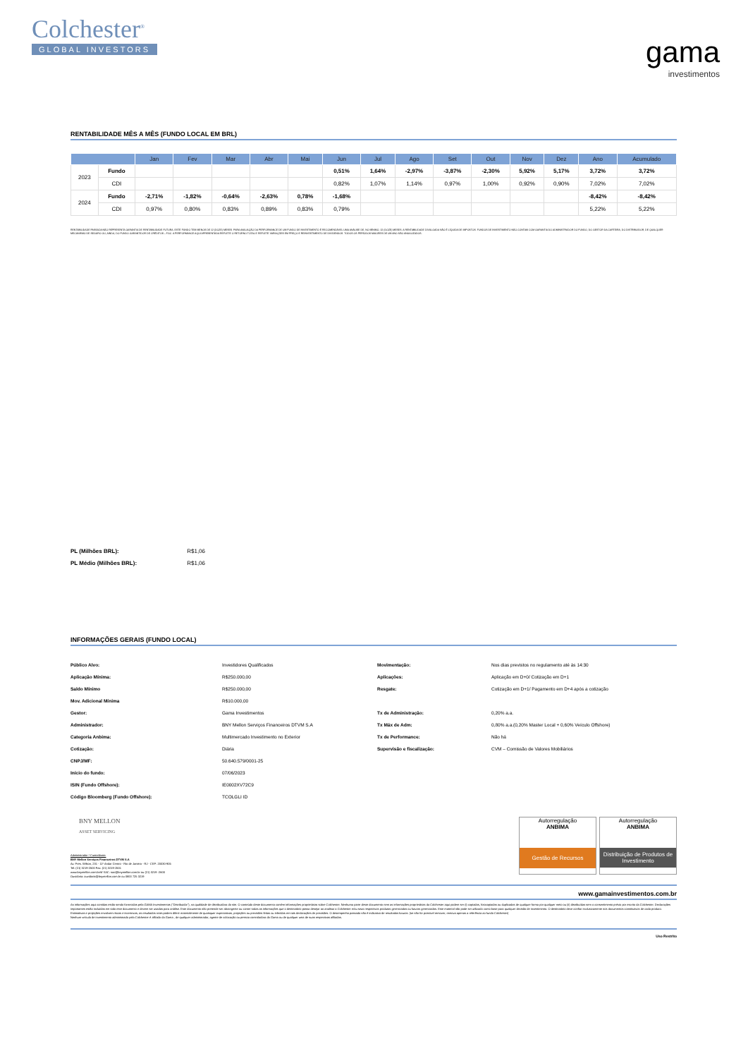Colchester<sup>®</sup>
GLOBAL INVESTORS
gama
investimentos
RENTABILIDADE MÊS A MÊS (FUNDO LOCAL EM BRL)
| | | Jan | Fev | Mar | Abr | Mai | Jun | Jul | Ago | Set | Out | Nov | Dez | Ano | Acumulado |
| --- | --- | --- | --- | --- | --- | --- | --- | --- | --- | --- | --- | --- | --- | --- | --- |
| 2023 | Fundo | | | | | | 0,51% | 1,64% | -2,97% | -3,87% | -2,30% | 5,92% | 5,17% | 3,72% | 3,72% |
| | CDI | | | | | | 0,82% | 1,07% | 1,14% | 0,97% | 1,00% | 0,92% | 0,90% | 7,02% | 7,02% |
| 2024 | Fundo | -2,71% | -1,82% | -0,64% | -2,63% | 0,78% | -1,68% | | | | | | | -8,42% | -8,42% |
| | CDI | 0,97% | 0,80% | 0,83% | 0,89% | 0,83% | 0,79% | | | | | | | 5,22% | 5,22% |
RENTABILIDADE PASSADA NÃO REPRESENTA GARANTIA DE RENTABILIDADE FUTURA. ESTE FUNDO TEM MENOS DE 12 (DOZE) MESES. PARA AVALIAÇÃO DA PERFORMANCE DE UM FUNDO DE INVESTIMENTO É RECOMENDÁVEL UMA ANÁLISE DE, NO MÍNIMO, 12 (DOZE) MESES. A RENTABILIDADE DIVULGADA NÃO É LÍQUIDA DE IMPOSTOS. FUNDOS DE INVESTIMENTO NÃO CONTAM COM GARANTIA DO ADMINISTRADOR DO FUNDO, DO GESTOR DA CARTEIRA, DO DISTRIBUIDOR, DE QUALQUER MECANISMO DE SEGURO OU, AINDA, DO FUNDO GARANTIDOR DE CRÉDITOS – FGC. A PERFORMANCE AQUI APRESENTADA REFLETE O RETORNO TOTAL E REFLETE VARIAÇÕES EM PREÇO E REINVESTIMENTO DE DIVIDENDOS. TODOS OS PERÍODOS MAIORES DE UM ANO SÃO ANUALIZADOS.
PL (Milhões BRL): R$1,06
PL Médio (Milhões BRL): R$1,06
INFORMAÇÕES GERAIS (FUNDO LOCAL)
| Público Alvo: | Investidores Qualificados | Movimentação: | Nos dias previstos no regulamento até às 14:30 |
| Aplicação Mínima: | R$250.000,00 | Aplicações: | Aplicação em D+0/ Cotização em D+1 |
| Saldo Mínimo | R$250.000,00 | Resgate: | Cotização em D+1/ Pagamento em D+4 após a cotização |
| Mov. Adicional Mínima | R$10.000,00 | | |
| Gestor: | Gama Investimentos | Tx de Administração: | 0,20% a.a. |
| Administrador: | BNY Mellon Serviços Financeiros DTVM S.A | Tx Máx de Adm: | 0,80% a.a.(0,20% Master Local + 0,60% Veículo Offshore) |
| Categoria Anbima: | Multimercado Investimento no Exterior | Tx de Performance: | Não há |
| Cotização: | Diária | Supervisão e fiscalização: | CVM – Comissão de Valores Mobiliários |
| CNPJ/MF: | 50.640.579/0001-25 | | |
| Início do fundo: | 07/06/2023 | | |
| ISIN (Fundo Offshore): | IE0002XV72C9 | | |
| Código Bloomberg (Fundo Offshore): | TCOLGLI ID | | |
BNY MELLON
ASSET SERVICING
Administrador / Custodiante:
BNY Mellon Serviços Financeiros DTVM S.A
Av. Pres. Wilson, 231 - 11º Andar Centro - Rio de Janeiro - RJ - CEP: 20030-905
Tel: (21) 3219-2500 Fax: (21) 3219-2501
www.bnymellon.com.br/sf SAC: sac@bnymellon.com.br ou (21) 3219 -2600
Ouvidoria: ouvidoria@bnymellon.com.br ou 0800 725 3219
Autorregulação
ANBIMA
Gestão de Recursos
Autorregulação
ANBIMA
Distribuição de Produtos de Investimento
www.gamainvestimentos.com.br
As informações aqui contidas estão sendo fornecidas pela GAMA Investimentos ("Distribuidor"), na qualidade de distribuidora do site. O conteúdo deste documento contém informações proprietárias sobre Colchester. Nenhuma parte deste documento nem as informações proprietárias da Colchester aqui podem ser (i) copiadas, fotocopiadas ou duplicadas de qualquer forma por qualquer meio ou (ii) distribuídas sem o consentimento prévio por escrito da Colchester. Declarações importantes estão incluídas em todo este documento e devem ser usadas para análise. Este documento não pretende ser abrangente ou conter todas as informações que o destinatário possa desejar ao analisar a Colchester e/ou seus respectivos produtos gerenciados ou futuros gerenciados. Este material não pode ser utilizado como base para qualquer decisão de investimento. O destinatário deve confiar exclusivamente nos documentos constitutivos de cada produto. Estimativas e projeções envolvem riscos e incertezas; os resultados reais podem diferir materialmente de quaisquer expectativas, projeções ou previsões feitas ou inferidas em tais declarações de previsões. O desempenho passado não é indicativo de resultados futuros. (se não for possível remover, remova apenas a referência ao fundo Colchester)
Nenhum veículo de investimento administrado pela Colchester é afiliado da Gama , de qualquer administrador, agente de colocação ou pessoa controladora da Gama ou de qualquer uma de suas respectivas afiliadas.
Uso Restrito